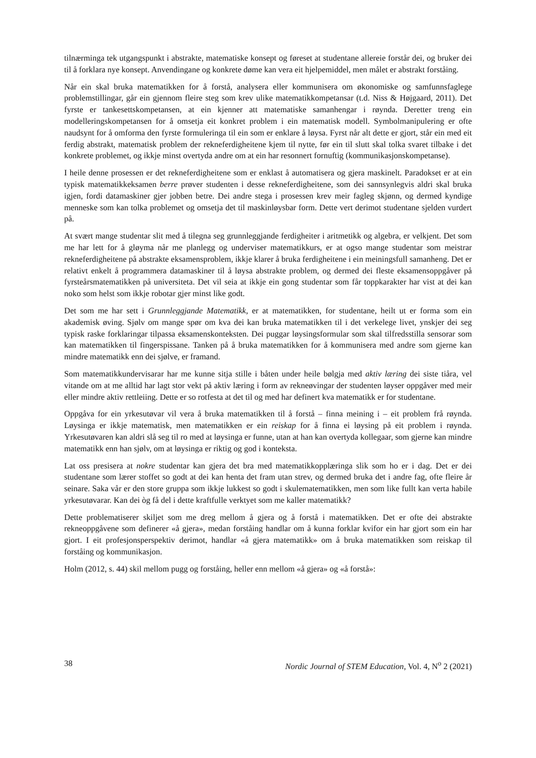tilnærminga tek utgangspunkt i abstrakte, matematiske konsept og føreset at studentane allereie forstår dei, og bruker dei til å forklara nye konsept. Anvendingane og konkrete døme kan vera eit hjelpemiddel, men målet er abstrakt forståing.
Når ein skal bruka matematikken for å forstå, analysera eller kommunisera om økonomiske og samfunnsfaglege problemstillingar, går ein gjennom fleire steg som krev ulike matematikkompetansar (t.d. Niss & Højgaard, 2011). Det fyrste er tankesettskompetansen, at ein kjenner att matematiske samanhengar i røynda. Deretter treng ein modelleringskompetansen for å omsetja eit konkret problem i ein matematisk modell. Symbolmanipulering er ofte naudsynt for å omforma den fyrste formuleringa til ein som er enklare å løysa. Fyrst når alt dette er gjort, står ein med eit ferdig abstrakt, matematisk problem der rekneferdigheitene kjem til nytte, før ein til slutt skal tolka svaret tilbake i det konkrete problemet, og ikkje minst overtyda andre om at ein har resonnert fornuftig (kommunikasjonskompetanse).
I heile denne prosessen er det rekneferdigheitene som er enklast å automatisera og gjera maskinelt. Paradokset er at ein typisk matematikkeksamen berre prøver studenten i desse rekneferdigheitene, som dei sannsynlegvis aldri skal bruka igjen, fordi datamaskiner gjer jobben betre. Dei andre stega i prosessen krev meir fagleg skjønn, og dermed kyndige menneske som kan tolka problemet og omsetja det til maskinløysbar form. Dette vert derimot studentane sjelden vurdert på.
At svært mange studentar slit med å tilegna seg grunnleggjande ferdigheiter i aritmetikk og algebra, er velkjent. Det som me har lett for å gløyma når me planlegg og underviser matematikkurs, er at ogso mange studentar som meistrar rekneferdigheitene på abstrakte eksamensproblem, ikkje klarer å bruka ferdigheitene i ein meiningsfull samanheng. Det er relativt enkelt å programmera datamaskiner til å løysa abstrakte problem, og dermed dei fleste eksamensoppgåver på fyrsteårsmatematikken på universiteta. Det vil seia at ikkje ein gong studentar som får toppkarakter har vist at dei kan noko som helst som ikkje robotar gjer minst like godt.
Det som me har sett i Grunnleggjande Matematikk, er at matematikken, for studentane, heilt ut er forma som ein akademisk øving. Sjølv om mange spør om kva dei kan bruka matematikken til i det verkelege livet, ynskjer dei seg typisk raske forklaringar tilpassa eksamenskonteksten. Dei puggar løysingsformular som skal tilfredsstilla sensorar som kan matematikken til fingerspissane. Tanken på å bruka matematikken for å kommunisera med andre som gjerne kan mindre matematikk enn dei sjølve, er framand.
Som matematikkundervisarar har me kunne sitja stille i båten under heile bølgja med aktiv læring dei siste tiåra, vel vitande om at me alltid har lagt stor vekt på aktiv læring i form av rekneøvingar der studenten løyser oppgåver med meir eller mindre aktiv rettleiing. Dette er so rotfesta at det til og med har definert kva matematikk er for studentane.
Oppgåva for ein yrkesutøvar vil vera å bruka matematikken til å forstå – finna meining i – eit problem frå røynda. Løysinga er ikkje matematisk, men matematikken er ein reiskap for å finna ei løysing på eit problem i røynda. Yrkesutøvaren kan aldri slå seg til ro med at løysinga er funne, utan at han kan overtyda kollegaar, som gjerne kan mindre matematikk enn han sjølv, om at løysinga er riktig og god i konteksta.
Lat oss presisera at nokre studentar kan gjera det bra med matematikkopplæringa slik som ho er i dag. Det er dei studentane som lærer stoffet so godt at dei kan henta det fram utan strev, og dermed bruka det i andre fag, ofte fleire år seinare. Saka vår er den store gruppa som ikkje lukkest so godt i skulematematikken, men som like fullt kan verta habile yrkesutøvarar. Kan dei òg få del i dette kraftfulle verktyet som me kaller matematikk?
Dette problematiserer skiljet som me dreg mellom å gjera og å forstå i matematikken. Det er ofte dei abstrakte rekneoppgåvene som definerer «å gjera», medan forståing handlar om å kunna forklar kvifor ein har gjort som ein har gjort. I eit profesjonsperspektiv derimot, handlar «å gjera matematikk» om å bruka matematikken som reiskap til forståing og kommunikasjon.
Holm (2012, s. 44) skil mellom pugg og forståing, heller enn mellom «å gjera» og «å forstå»:
38 Nordic Journal of STEM Education, Vol. 4, N<sup>o</sup> 2 (2021)